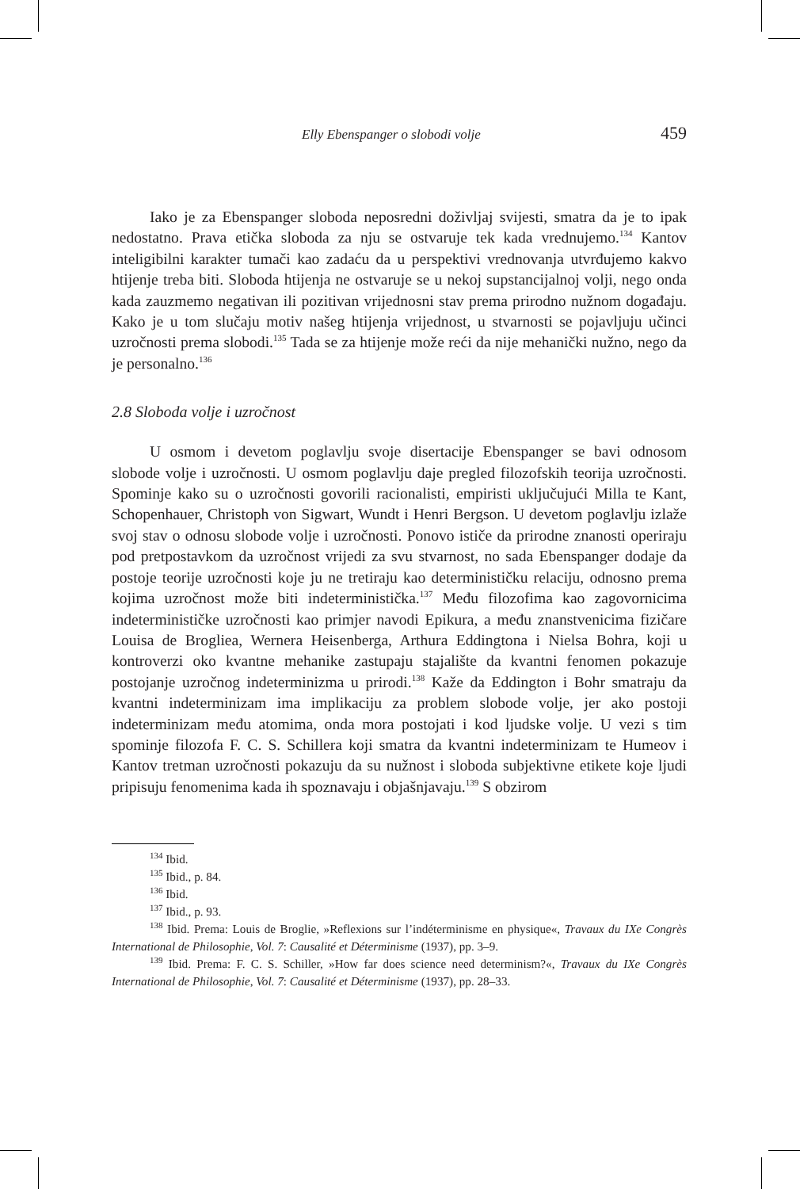Elly Ebenspanger o slobodi volje 459
Iako je za Ebenspanger sloboda neposredni doživljaj svijesti, smatra da je to ipak nedostatno. Prava etička sloboda za nju se ostvaruje tek kada vrednujemo.<sup>134</sup> Kantov inteligibilni karakter tumači kao zadaću da u perspektivi vrednovanja utvrđujemo kakvo htijenje treba biti. Sloboda htijenja ne ostvaruje se u nekoj supstancijalnoj volji, nego onda kada zauzmemo negativan ili pozitivan vrijednosni stav prema prirodno nužnom događaju. Kako je u tom slučaju motiv našeg htijenja vrijednost, u stvarnosti se pojavljuju učinci uzročnosti prema slobodi.<sup>135</sup> Tada se za htijenje može reći da nije mehanički nužno, nego da je personalno.<sup>136</sup>
2.8 Sloboda volje i uzročnost
U osmom i devetom poglavlju svoje disertacije Ebenspanger se bavi odnosom slobode volje i uzročnosti. U osmom poglavlju daje pregled filozofskih teorija uzročnosti. Spominje kako su o uzročnosti govorili racionalisti, empiristi uključujući Milla te Kant, Schopenhauer, Christoph von Sigwart, Wundt i Henri Bergson. U devetom poglavlju izlaže svoj stav o odnosu slobode volje i uzročnosti. Ponovo ističe da prirodne znanosti operiraju pod pretpostavkom da uzročnost vrijedi za svu stvarnost, no sada Ebenspanger dodaje da postoje teorije uzročnosti koje ju ne tretiraju kao determinističku relaciju, odnosno prema kojima uzročnost može biti indeterministička.<sup>137</sup> Među filozofima kao zagovornicima indeterminističke uzročnosti kao primjer navodi Epikura, a među znanstvenicima fizičare Louisa de Brogliea, Wernera Heisenberga, Arthura Eddingtona i Nielsa Bohra, koji u kontroverzi oko kvantne mehanike zastupaju stajalište da kvantni fenomen pokazuje postojanje uzročnog indeterminizma u prirodi.<sup>138</sup> Kaže da Eddington i Bohr smatraju da kvantni indeterminizam ima implikaciju za problem slobode volje, jer ako postoji indeterminizam među atomima, onda mora postojati i kod ljudske volje. U vezi s tim spominje filozofa F. C. S. Schillera koji smatra da kvantni indeterminizam te Humeov i Kantov tretman uzročnosti pokazuju da su nužnost i sloboda subjektivne etikete koje ljudi pripisuju fenomenima kada ih spoznavaju i objašnjavaju.<sup>139</sup> S obzirom
<sup>134</sup> Ibid.
<sup>135</sup> Ibid., p. 84.
<sup>136</sup> Ibid.
<sup>137</sup> Ibid., p. 93.
<sup>138</sup> Ibid. Prema: Louis de Broglie, »Reflexions sur l’indéterminisme en physique«, Travaux du IXe Congrès International de Philosophie, Vol. 7: Causalité et Déterminisme (1937), pp. 3–9.
<sup>139</sup> Ibid. Prema: F. C. S. Schiller, »How far does science need determinism?«, Travaux du IXe Congrès International de Philosophie, Vol. 7: Causalité et Déterminisme (1937), pp. 28–33.